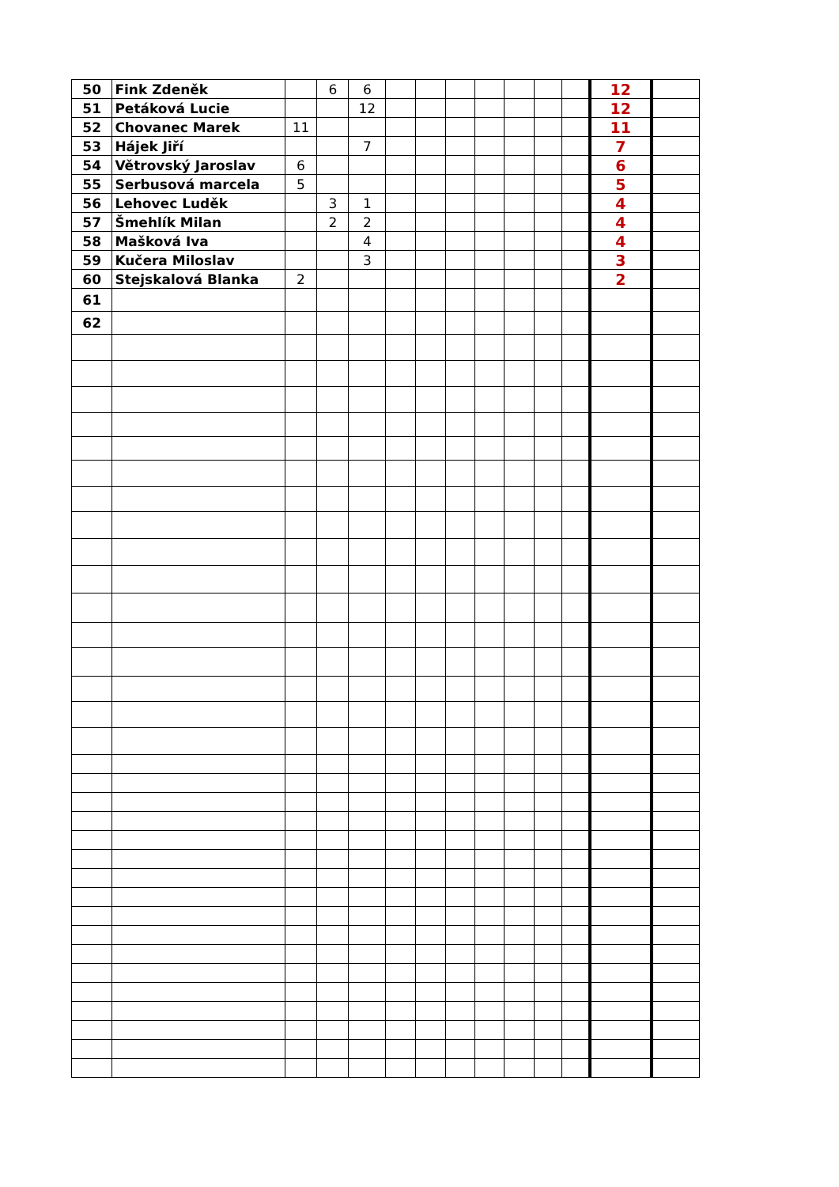| 50 | Fink Zdeněk | | 6 | 6 | | | | | | | | 12 | |
| 51 | Petáková Lucie | | | 12 | | | | | | | | 12 | |
| 52 | Chovanec Marek | 11 | | | | | | | | | | 11 | |
| 53 | Hájek Jiří | | | 7 | | | | | | | | 7 | |
| 54 | Větrovský Jaroslav | 6 | | | | | | | | | | 6 | |
| 55 | Serbusová marcela | 5 | | | | | | | | | | 5 | |
| 56 | Lehovec Luděk | | 3 | 1 | | | | | | | | 4 | |
| 57 | Šmehlík Milan | | 2 | 2 | | | | | | | | 4 | |
| 58 | Mašková Iva | | | 4 | | | | | | | | 4 | |
| 59 | Kučera Miloslav | | | 3 | | | | | | | | 3 | |
| 60 | Stejskalová Blanka | 2 | | | | | | | | | | 2 | |
| 61 | | | | | | | | | | | | | |
| 62 | | | | | | | | | | | | | |